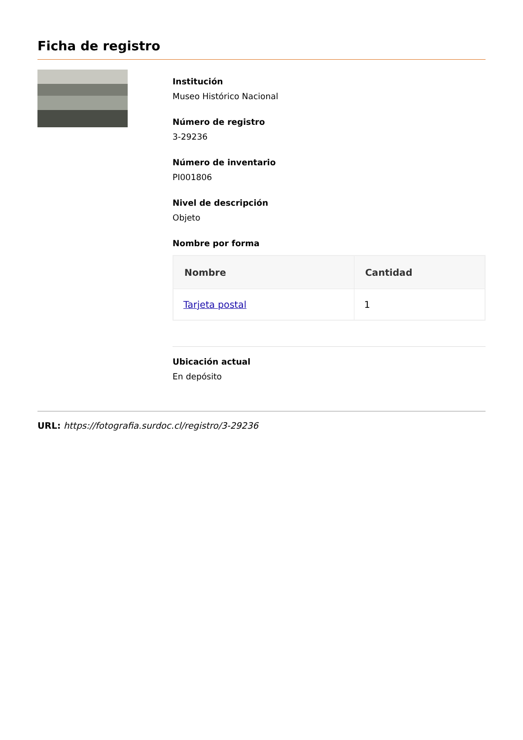Ficha de registro
Institución
Museo Histórico Nacional
Número de registro
3-29236
Número de inventario
PI001806
Nivel de descripción
Objeto
Nombre por forma
| Nombre | Cantidad |
| --- | --- |
| Tarjeta postal | 1 |
Ubicación actual
En depósito
URL: https://fotografia.surdoc.cl/registro/3-29236